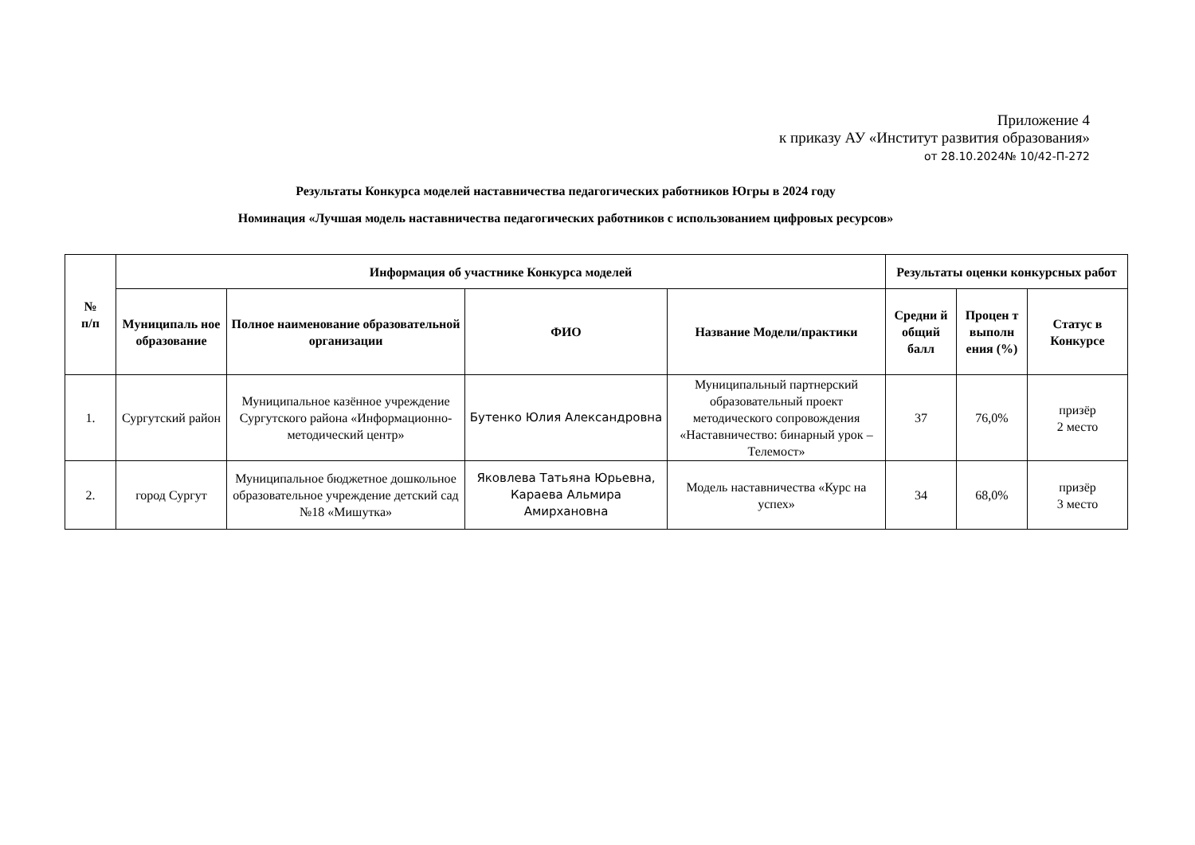Приложение 4
к приказу АУ «Институт развития образования»
от 28.10.2024№ 10/42-П-272
Результаты Конкурса моделей наставничества педагогических работников Югры в 2024 году
Номинация «Лучшая модель наставничества педагогических работников с использованием цифровых ресурсов»
| № п/п | Информация об участнике Конкурса моделей | | | | Результаты оценки конкурсных работ | | |
| --- | --- | --- | --- | --- | --- | --- | --- |
| | Муниципаль ное образование | Полное наименование образовательной организации | ФИО | Название Модели/практики | Средни й общий балл | Процен т выполн ения (%) | Статус в Конкурсе |
| 1. | Сургутский район | Муниципальное казённое учреждение Сургутского района «Информационно-методический центр» | Бутенко Юлия Александровна | Муниципальный партнерский образовательный проект методического сопровождения «Наставничество: бинарный урок – Телемост» | 37 | 76,0% | призёр 2 место |
| 2. | город Сургут | Муниципальное бюджетное дошкольное образовательное учреждение детский сад №18 «Мишутка» | Яковлева Татьяна Юрьевна, Караева Альмира Амирхановна | Модель наставничества «Курс на успех» | 34 | 68,0% | призёр 3 место |